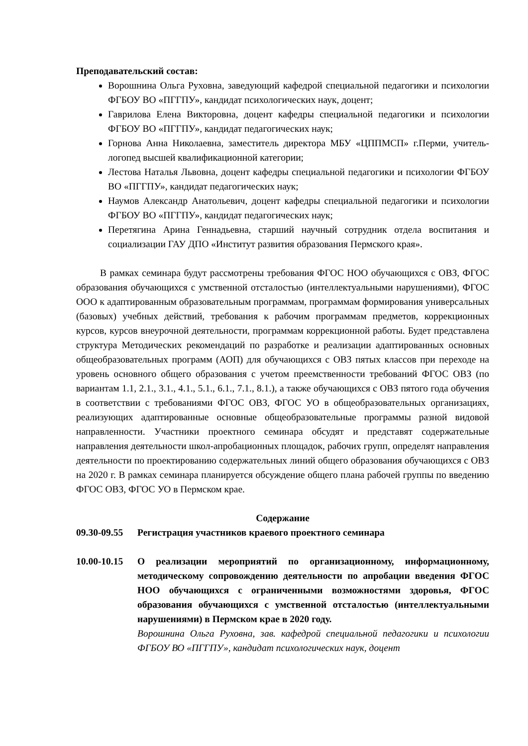Преподавательский состав:
Ворошнина Ольга Руховна, заведующий кафедрой специальной педагогики и психологии ФГБОУ ВО «ПГГПУ», кандидат психологических наук, доцент;
Гаврилова Елена Викторовна, доцент кафедры специальной педагогики и психологии ФГБОУ ВО «ПГГПУ», кандидат педагогических наук;
Горнова Анна Николаевна, заместитель директора МБУ «ЦППМСП» г.Перми, учитель-логопед высшей квалификационной категории;
Лестова Наталья Львовна, доцент кафедры специальной педагогики и психологии ФГБОУ ВО «ПГГПУ», кандидат педагогических наук;
Наумов Александр Анатольевич, доцент кафедры специальной педагогики и психологии ФГБОУ ВО «ПГГПУ», кандидат педагогических наук;
Перетягина Арина Геннадьевна, старший научный сотрудник отдела воспитания и социализации ГАУ ДПО «Институт развития образования Пермского края».
В рамках семинара будут рассмотрены требования ФГОС НОО обучающихся с ОВЗ, ФГОС образования обучающихся с умственной отсталостью (интеллектуальными нарушениями), ФГОС ООО к адаптированным образовательным программам, программам формирования универсальных (базовых) учебных действий, требования к рабочим программам предметов, коррекционных курсов, курсов внеурочной деятельности, программам коррекционной работы. Будет представлена структура Методических рекомендаций по разработке и реализации адаптированных основных общеобразовательных программ (АОП) для обучающихся с ОВЗ пятых классов при переходе на уровень основного общего образования с учетом преемственности требований ФГОС ОВЗ (по вариантам 1.1, 2.1., 3.1., 4.1., 5.1., 6.1., 7.1., 8.1.), а также обучающихся с ОВЗ пятого года обучения в соответствии с требованиями ФГОС ОВЗ, ФГОС УО в общеобразовательных организациях, реализующих адаптированные основные общеобразовательные программы разной видовой направленности. Участники проектного семинара обсудят и представят содержательные направления деятельности школ-апробационных площадок, рабочих групп, определят направления деятельности по проектированию содержательных линий общего образования обучающихся с ОВЗ на 2020 г. В рамках семинара планируется обсуждение общего плана рабочей группы по введению ФГОС ОВЗ, ФГОС УО в Пермском крае.
Содержание
09.30-09.55
Регистрация участников краевого проектного семинара
10.00-10.15
О реализации мероприятий по организационному, информационному, методическому сопровождению деятельности по апробации введения ФГОС НОО обучающихся с ограниченными возможностями здоровья, ФГОС образования обучающихся с умственной отсталостью (интеллектуальными нарушениями) в Пермском крае в 2020 году.
Ворошнина Ольга Руховна, зав. кафедрой специальной педагогики и психологии ФГБОУ ВО «ПГГПУ», кандидат психологических наук, доцент